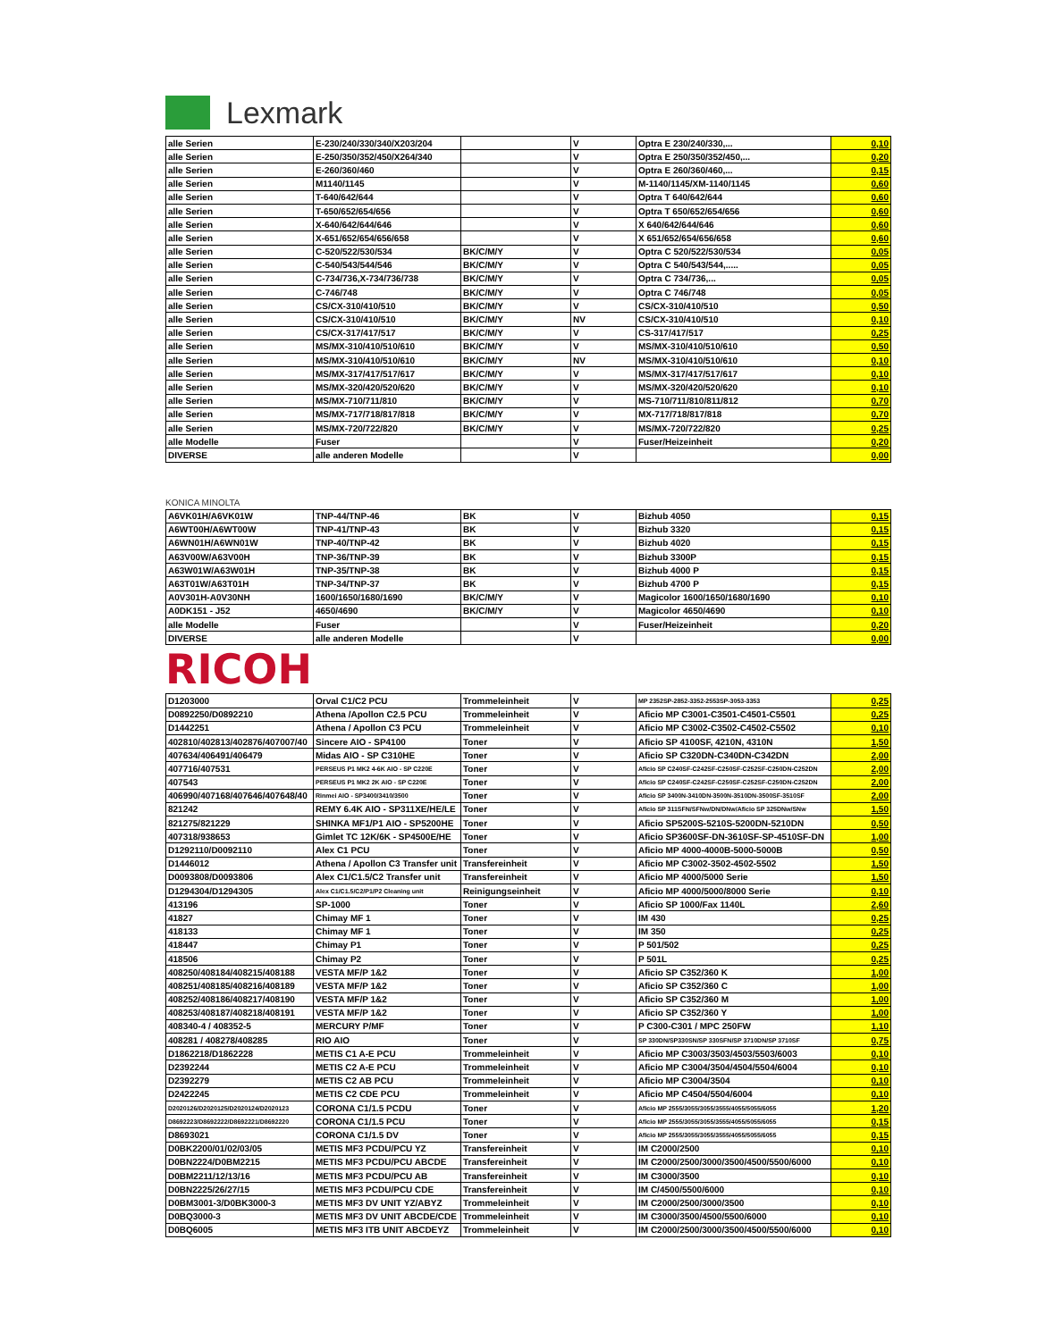Lexmark
| alle Serien | E-230/240/330/340/X203/204 | | V | Optra E 230/240/330,... | 0,10 |
| alle Serien | E-250/350/352/450/X264/340 | | V | Optra E 250/350/352/450,... | 0,20 |
| alle Serien | E-260/360/460 | | V | Optra E 260/360/460,... | 0,15 |
| alle Serien | M1140/1145 | | V | M-1140/1145/XM-1140/1145 | 0,60 |
| alle Serien | T-640/642/644 | | V | Optra T 640/642/644 | 0,60 |
| alle Serien | T-650/652/654/656 | | V | Optra T 650/652/654/656 | 0,60 |
| alle Serien | X-640/642/644/646 | | V | X 640/642/644/646 | 0,60 |
| alle Serien | X-651/652/654/656/658 | | V | X 651/652/654/656/658 | 0,60 |
| alle Serien | C-520/522/530/534 | BK/C/M/Y | V | Optra C 520/522/530/534 | 0,05 |
| alle Serien | C-540/543/544/546 | BK/C/M/Y | V | Optra C 540/543/544,..... | 0,05 |
| alle Serien | C-734/736,X-734/736/738 | BK/C/M/Y | V | Optra C 734/736,... | 0,05 |
| alle Serien | C-746/748 | BK/C/M/Y | V | Optra C 746/748 | 0,05 |
| alle Serien | CS/CX-310/410/510 | BK/C/M/Y | V | CS/CX-310/410/510 | 0,50 |
| alle Serien | CS/CX-310/410/510 | BK/C/M/Y | NV | CS/CX-310/410/510 | 0,10 |
| alle Serien | CS/CX-317/417/517 | BK/C/M/Y | V | CS-317/417/517 | 0,25 |
| alle Serien | MS/MX-310/410/510/610 | BK/C/M/Y | V | MS/MX-310/410/510/610 | 0,50 |
| alle Serien | MS/MX-310/410/510/610 | BK/C/M/Y | NV | MS/MX-310/410/510/610 | 0,10 |
| alle Serien | MS/MX-317/417/517/617 | BK/C/M/Y | V | MS/MX-317/417/517/617 | 0,10 |
| alle Serien | MS/MX-320/420/520/620 | BK/C/M/Y | V | MS/MX-320/420/520/620 | 0,10 |
| alle Serien | MS/MX-710/711/810 | BK/C/M/Y | V | MS-710/711/810/811/812 | 0,70 |
| alle Serien | MS/MX-717/718/817/818 | BK/C/M/Y | V | MX-717/718/817/818 | 0,70 |
| alle Serien | MS/MX-720/722/820 | BK/C/M/Y | V | MS/MX-720/722/820 | 0,25 |
| alle Modelle | Fuser | | V | Fuser/Heizeinheit | 0,20 |
| DIVERSE | alle anderen Modelle | | V | | 0,00 |
KONICA MINOLTA
| A6VK01H/A6VK01W | TNP-44/TNP-46 | BK | V | Bizhub 4050 | 0,15 |
| A6WT00H/A6WT00W | TNP-41/TNP-43 | BK | V | Bizhub 3320 | 0,15 |
| A6WN01H/A6WN01W | TNP-40/TNP-42 | BK | V | Bizhub 4020 | 0,15 |
| A63V00W/A63V00H | TNP-36/TNP-39 | BK | V | Bizhub 3300P | 0,15 |
| A63W01W/A63W01H | TNP-35/TNP-38 | BK | V | Bizhub 4000 P | 0,15 |
| A63T01W/A63T01H | TNP-34/TNP-37 | BK | V | Bizhub 4700 P | 0,15 |
| A0V301H-A0V30NH | 1600/1650/1680/1690 | BK/C/M/Y | V | Magicolor 1600/1650/1680/1690 | 0,10 |
| A0DK151 - J52 | 4650/4690 | BK/C/M/Y | V | Magicolor 4650/4690 | 0,10 |
| alle Modelle | Fuser | | V | Fuser/Heizeinheit | 0,20 |
| DIVERSE | alle anderen Modelle | | V | | 0,00 |
RICOH
| D1203000 | Orval C1/C2 PCU | Trommeleinheit | V | MP 2352SP-2852-3352-2553SP-3053-3353 | 0,25 |
| D0892250/D0892210 | Athena /Apollon C2.5 PCU | Trommeleinheit | V | Aficio MP C3001-C3501-C4501-C5501 | 0,25 |
| D1442251 | Athena / Apollon C3 PCU | Trommeleinheit | V | Aficio MP C3002-C3502-C4502-C5502 | 0,10 |
| 402810/402813/402876/407007/40 | Sincere AIO - SP4100 | Toner | V | Aficio SP 4100SF, 4210N, 4310N | 1,50 |
| 407634/406491/406479 | Midas AIO - SP C310HE | Toner | V | Aficio SP C320DN-C340DN-C342DN | 2,00 |
| 407716/407531 | PERSEUS P1 MK2 4-6K AIO - SP C220E | Toner | V | Aficio SP C240SF-C242SF-C250SF-C252SF-C250DN-C252DN | 2,00 |
| 407543 | PERSEUS P1 MK2 2K AIO - SP C220E | Toner | V | Aficio SP C240SF-C242SF-C250SF-C252SF-C250DN-C252DN | 2,00 |
| 406990/407168/407646/407648/40 | Rinmei AIO - SP3400/3410/3500 | Toner | V | Aficio SP 3400N-3410DN-3500N-3510DN-3500SF-3510SF | 2,00 |
| 821242 | REMY 6.4K AIO - SP311XE/HE/LE | Toner | V | Aficio SP 311SFN/SFNw/DN/DNw/Aficio SP 325DNw/SNw | 1,50 |
| 821275/821229 | SHINKA MF1/P1 AIO - SP5200HE | Toner | V | Aficio SP5200S-5210S-5200DN-5210DN | 0,50 |
| 407318/938653 | Gimlet TC 12K/6K - SP4500E/HE | Toner | V | Aficio SP3600SF-DN-3610SF-SP-4510SF-DN | 1,00 |
| D1292110/D0092110 | Alex C1 PCU | Toner | V | Aficio MP 4000-4000B-5000-5000B | 0,50 |
| D1446012 | Athena / Apollon C3 Transfer unit | Transfereinheit | V | Aficio MP C3002-3502-4502-5502 | 1,50 |
| D0093808/D0093806 | Alex C1/C1.5/C2 Transfer unit | Transfereinheit | V | Aficio MP 4000/5000 Serie | 1,50 |
| D1294304/D1294305 | Alex C1/C1.5/C2/P1/P2 Cleaning unit | Reinigungseinheit | V | Aficio MP 4000/5000/8000 Serie | 0,10 |
| 413196 | SP-1000 | Toner | V | Aficio SP 1000/Fax 1140L | 2,60 |
| 41827 | Chimay MF 1 | Toner | V | IM 430 | 0,25 |
| 418133 | Chimay MF 1 | Toner | V | IM 350 | 0,25 |
| 418447 | Chimay P1 | Toner | V | P 501/502 | 0,25 |
| 418506 | Chimay P2 | Toner | V | P 501L | 0,25 |
| 408250/408184/408215/408188 | VESTA MF/P 1&2 | Toner | V | Aficio SP C352/360 K | 1,00 |
| 408251/408185/408216/408189 | VESTA MF/P 1&2 | Toner | V | Aficio SP C352/360 C | 1,00 |
| 408252/408186/408217/408190 | VESTA MF/P 1&2 | Toner | V | Aficio SP C352/360 M | 1,00 |
| 408253/408187/408218/408191 | VESTA MF/P 1&2 | Toner | V | Aficio SP C352/360 Y | 1,00 |
| 408340-4 / 408352-5 | MERCURY P/MF | Toner | V | P C300-C301 / MPC 250FW | 1,10 |
| 408281 / 408278/408285 | RIO AIO | Toner | V | SP 330DN/SP330SN/SP 330SFN/SP 3710DN/SP 3710SF | 0,75 |
| D1862218/D1862228 | METIS C1 A-E PCU | Trommeleinheit | V | Aficio MP C3003/3503/4503/5503/6003 | 0,10 |
| D2392244 | METIS C2 A-E PCU | Trommeleinheit | V | Aficio MP C3004/3504/4504/5504/6004 | 0,10 |
| D2392279 | METIS C2 AB PCU | Trommeleinheit | V | Aficio MP C3004/3504 | 0,10 |
| D2422245 | METIS C2 CDE PCU | Trommeleinheit | V | Aficio MP C4504/5504/6004 | 0,10 |
| D2020126/D2020125/D2020124/D2020123 | CORONA C1/1.5 PCDU | Toner | V | Aficio MP 2555/3055/3055/3555/4055/5055/6055 | 1,20 |
| D8692223/D8692222/D8692221/D8692220 | CORONA C1/1.5 PCU | Toner | V | Aficio MP 2555/3055/3055/3555/4055/5055/6055 | 0,15 |
| D8693021 | CORONA C1/1.5 DV | Toner | V | Aficio MP 2555/3055/3055/3555/4055/5055/6055 | 0,15 |
| D0BK2200/01/02/03/05 | METIS MF3 PCDU/PCU YZ | Transfereinheit | V | IM C2000/2500 | 0,10 |
| D0BN2224/D0BM2215 | METIS MF3 PCDU/PCU ABCDE | Transfereinheit | V | IM C2000/2500/3000/3500/4500/5500/6000 | 0,10 |
| D0BM2211/12/13/16 | METIS MF3 PCDU/PCU AB | Transfereinheit | V | IM C3000/3500 | 0,10 |
| D0BN2225/26/27/15 | METIS MF3 PCDU/PCU CDE | Transfereinheit | V | IM C/4500/5500/6000 | 0,10 |
| D0BM3001-3/D0BK3000-3 | METIS MF3 DV UNIT YZ/ABYZ | Trommeleinheit | V | IM C2000/2500/3000/3500 | 0,10 |
| D0BQ3000-3 | METIS MF3 DV UNIT ABCDE/CDE | Trommeleinheit | V | IM C3000/3500/4500/5500/6000 | 0,10 |
| D0BQ6005 | METIS MF3 ITB UNIT ABCDEYZ | Trommeleinheit | V | IM C2000/2500/3000/3500/4500/5500/6000 | 0,10 |